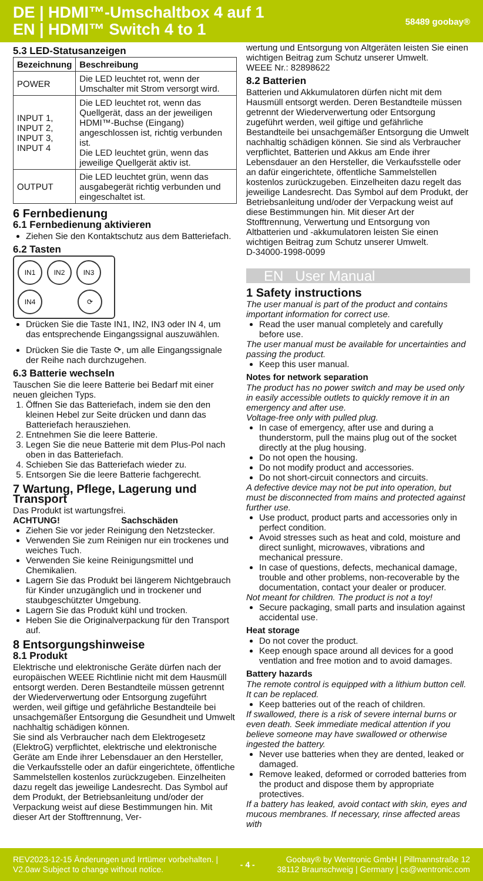DE | HDMI™-Umschaltbox 4 auf 1
EN | HDMI™ Switch 4 to 1
58489 goobay®
5.3 LED-Statusanzeigen
| Bezeichnung | Beschreibung |
| --- | --- |
| POWER | Die LED leuchtet rot, wenn der Umschalter mit Strom versorgt wird. |
| INPUT 1, INPUT 2, INPUT 3, INPUT 4 | Die LED leuchtet rot, wenn das Quellgerät, dass an der jeweiligen HDMI™-Buchse (Eingang) angeschlossen ist, richtig verbunden ist. Die LED leuchtet grün, wenn das jeweilige Quellgerät aktiv ist. |
| OUTPUT | Die LED leuchtet grün, wenn das ausgabegerät richtig verbunden und eingeschaltet ist. |
6 Fernbedienung
6.1 Fernbedienung aktivieren
Ziehen Sie den Kontaktschutz aus dem Batteriefach.
6.2 Tasten
IN1 IN2 IN3
IN4 ⟳
Drücken Sie die Taste IN1, IN2, IN3 oder IN 4, um das entsprechende Eingangssignal auszuwählen.
Drücken Sie die Taste ⟳, um alle Eingangssignale der Reihe nach durchzugehen.
6.3 Batterie wechseln
Tauschen Sie die leere Batterie bei Bedarf mit einer neuen gleichen Typs.
1. Öffnen Sie das Batteriefach, indem sie den den kleinen Hebel zur Seite drücken und dann das Batteriefach herausziehen.
2. Entnehmen Sie die leere Batterie.
3. Legen Sie die neue Batterie mit dem Plus-Pol nach oben in das Batteriefach.
4. Schieben Sie das Batteriefach wieder zu.
5. Entsorgen Sie die leere Batterie fachgerecht.
7 Wartung, Pflege, Lagerung und Transport
Das Produkt ist wartungsfrei.
ACHTUNG! Sachschäden
Ziehen Sie vor jeder Reinigung den Netzstecker.
Verwenden Sie zum Reinigen nur ein trockenes und weiches Tuch.
Verwenden Sie keine Reinigungsmittel und Chemikalien.
Lagern Sie das Produkt bei längerem Nichtgebrauch für Kinder unzugänglich und in trockener und staubgeschützter Umgebung.
Lagern Sie das Produkt kühl und trocken.
Heben Sie die Originalverpackung für den Transport auf.
8 Entsorgungshinweise
8.1 Produkt
Elektrische und elektronische Geräte dürfen nach der europäischen WEEE Richtlinie nicht mit dem Hausmüll entsorgt werden. Deren Bestandteile müssen getrennt der Wiederverwertung oder Entsorgung zugeführt werden, weil giftige und gefährliche Bestandteile bei unsachgemäßer Entsorgung die Gesundheit und Umwelt nachhaltig schädigen können.
Sie sind als Verbraucher nach dem Elektrogesetz (ElektroG) verpflichtet, elektrische und elektronische Geräte am Ende ihrer Lebensdauer an den Hersteller, die Verkaufsstelle oder an dafür eingerichtete, öffentliche Sammelstellen kostenlos zurückzugeben. Einzelheiten dazu regelt das jeweilige Landesrecht. Das Symbol auf dem Produkt, der Betriebsanleitung und/oder der Verpackung weist auf diese Bestimmungen hin. Mit dieser Art der Stofftrennung, Ver-
wertung und Entsorgung von Altgeräten leisten Sie einen wichtigen Beitrag zum Schutz unserer Umwelt.
WEEE Nr.: 82898622
8.2 Batterien
Batterien und Akkumulatoren dürfen nicht mit dem Hausmüll entsorgt werden. Deren Bestandteile müssen getrennt der Wiederverwertung oder Entsorgung zugeführt werden, weil giftige und gefährliche Bestandteile bei unsachgemäßer Entsorgung die Umwelt nachhaltig schädigen können. Sie sind als Verbraucher verpflichtet, Batterien und Akkus am Ende ihrer Lebensdauer an den Hersteller, die Verkaufsstelle oder an dafür eingerichtete, öffentliche Sammelstellen kostenlos zurückzugeben. Einzelheiten dazu regelt das jeweilige Landesrecht. Das Symbol auf dem Produkt, der Betriebsanleitung und/oder der Verpackung weist auf diese Bestimmungen hin. Mit dieser Art der Stofftrennung, Verwertung und Entsorgung von Altbatterien und -akkumulatoren leisten Sie einen wichtigen Beitrag zum Schutz unserer Umwelt.
D-34000-1998-0099
EN User Manual
1 Safety instructions
The user manual is part of the product and contains important information for correct use.
Read the user manual completely and carefully before use.
The user manual must be available for uncertainties and passing the product.
Keep this user manual.
Notes for network separation
The product has no power switch and may be used only in easily accessible outlets to quickly remove it in an emergency and after use.
Voltage-free only with pulled plug.
In case of emergency, after use and during a thunderstorm, pull the mains plug out of the socket directly at the plug housing.
Do not open the housing.
Do not modify product and accessories.
Do not short-circuit connectors and circuits.
A defective device may not be put into operation, but must be disconnected from mains and protected against further use.
Use product, product parts and accessories only in perfect condition.
Avoid stresses such as heat and cold, moisture and direct sunlight, microwaves, vibrations and mechanical pressure.
In case of questions, defects, mechanical damage, trouble and other problems, non-recoverable by the documentation, contact your dealer or producer.
Not meant for children. The product is not a toy!
Secure packaging, small parts and insulation against accidental use.
Heat storage
Do not cover the product.
Keep enough space around all devices for a good ventlation and free motion and to avoid damages.
Battery hazards
The remote control is equipped with a lithium button cell. It can be replaced.
Keep batteries out of the reach of children.
If swallowed, there is a risk of severe internal burns or even death. Seek immediate medical attention if you believe someone may have swallowed or otherwise ingested the battery.
Never use batteries when they are dented, leaked or damaged.
Remove leaked, deformed or corroded batteries from the product and dispose them by appropriate protectives.
If a battery has leaked, avoid contact with skin, eyes and mucous membranes. If necessary, rinse affected areas with
REV2023-12-15 Änderungen und Irrtümer vorbehalten. |
V2.0aw Subject to change without notice.
- 4 -
Goobay® by Wentronic GmbH | Pillmannstraße 12
38112 Braunschweig | Germany | cs@wentronic.com